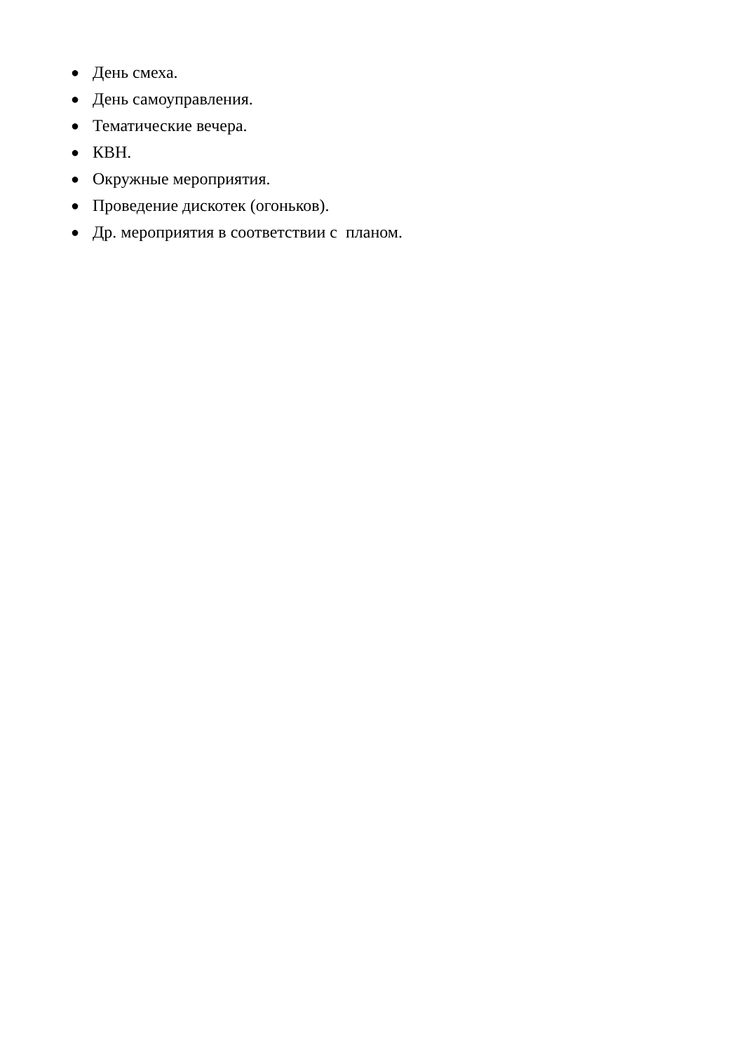● День смеха.
● День самоуправления.
● Тематические вечера.
● КВН.
● Окружные мероприятия.
● Проведение дискотек (огоньков).
● Др. мероприятия в соответствии с планом.